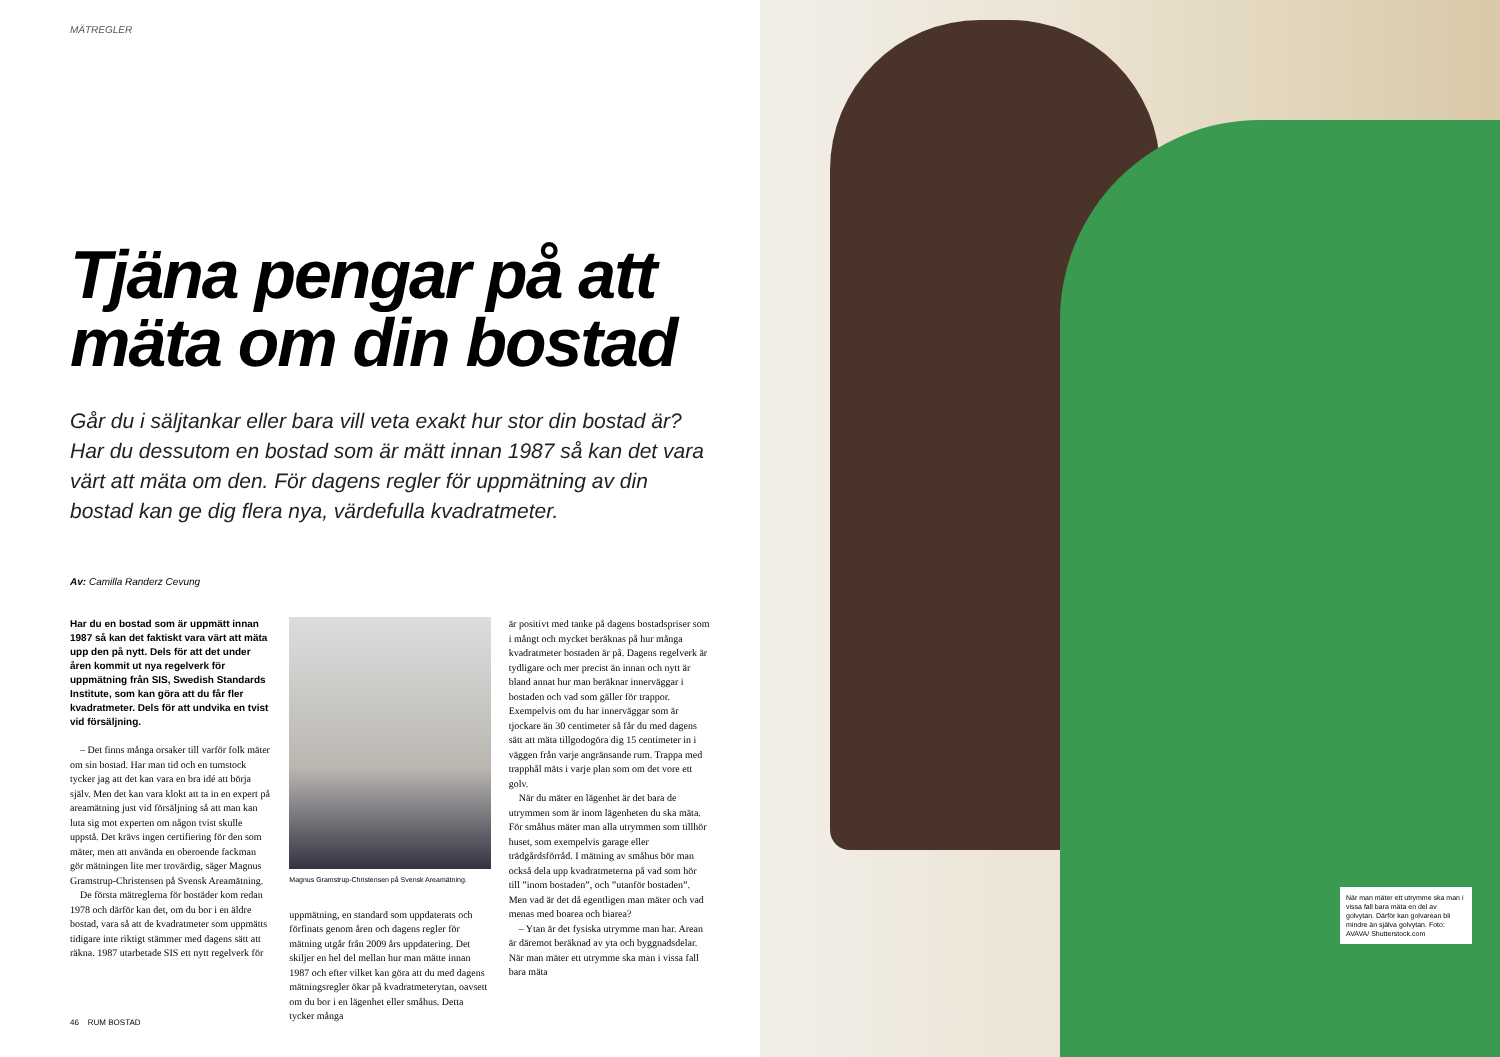MÄTREGLER
Tjäna pengar på att mäta om din bostad
Går du i säljtankar eller bara vill veta exakt hur stor din bostad är? Har du dessutom en bostad som är mätt innan 1987 så kan det vara värt att mäta om den. För dagens regler för uppmätning av din bostad kan ge dig flera nya, värdefulla kvadratmeter.
Av: Camilla Randerz Cevung
Har du en bostad som är uppmätt innan 1987 så kan det faktiskt vara värt att mäta upp den på nytt. Dels för att det under åren kommit ut nya regelverk för uppmätning från SIS, Swedish Standards Institute, som kan göra att du får fler kvadratmeter. Dels för att undvika en tvist vid försäljning.
– Det finns många orsaker till varför folk mäter om sin bostad. Har man tid och en tumstock tycker jag att det kan vara en bra idé att börja själv. Men det kan vara klokt att ta in en expert på areamätning just vid försäljning så att man kan luta sig mot experten om någon tvist skulle uppstå. Det krävs ingen certifiering för den som mäter, men att använda en oberoende fackman gör mätningen lite mer trovärdig, säger Magnus Gramstrup-Christensen på Svensk Areamätning.
De första mätreglerna för bostäder kom redan 1978 och därför kan det, om du bor i en äldre bostad, vara så att de kvadratmeter som uppmätts tidigare inte riktigt stämmer med dagens sätt att räkna. 1987 utarbetade SIS ett nytt regelverk för
Magnus Gramstrup-Christensen på Svensk Areamätning.
uppmätning, en standard som uppdaterats och förfinats genom åren och dagens regler för mätning utgår från 2009 års uppdatering. Det skiljer en hel del mellan hur man mätte innan 1987 och efter vilket kan göra att du med dagens mätningsregler ökar på kvadratmeterytan, oavsett om du bor i en lägenhet eller småhus. Detta tycker många
är positivt med tanke på dagens bostadspriser som i mångt och mycket beräknas på hur många kvadratmeter bostaden är på. Dagens regelverk är tydligare och mer precist än innan och nytt är bland annat hur man beräknar innerväggar i bostaden och vad som gäller för trappor. Exempelvis om du har innerväggar som är tjockare än 30 centimeter så får du med dagens sätt att mäta tillgodogöra dig 15 centimeter in i väggen från varje angränsande rum. Trappa med trapphål mäts i varje plan som om det vore ett golv.
När du mäter en lägenhet är det bara de utrymmen som är inom lägenheten du ska mäta. För småhus mäter man alla utrymmen som tillhör huset, som exempelvis garage eller trädgårdsförråd. I mätning av småhus bör man också dela upp kvadratmeterna på vad som hör till ”inom bostaden”, och ”utanför bostaden”. Men vad är det då egentligen man mäter och vad menas med boarea och biarea?
– Ytan är det fysiska utrymme man har. Arean är däremot beräknad av yta och byggnadsdelar. När man mäter ett utrymme ska man i vissa fall bara mäta
46 RUM BOSTAD
När man mäter ett utrymme ska man i vissa fall bara mäta en del av golvytan. Därför kan golvarean bli mindre än själva golvytan. Foto: AVAVA/ Shutterstock.com